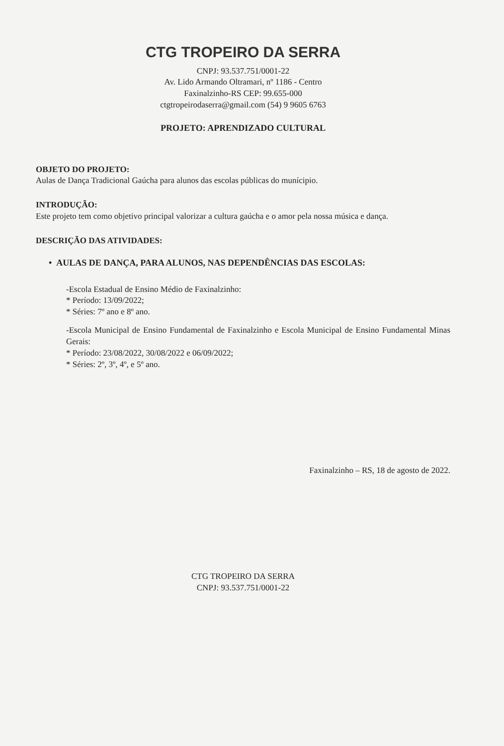CTG TROPEIRO DA SERRA
CNPJ: 93.537.751/0001-22
Av. Lido Armando Oltramari, nº 1186 - Centro
Faxinalzinho-RS CEP: 99.655-000
ctgtropeirodaserra@gmail.com (54) 9 9605 6763
PROJETO: APRENDIZADO CULTURAL
OBJETO DO PROJETO:
Aulas de Dança Tradicional Gaúcha para alunos das escolas públicas do munícipio.
INTRODUÇÃO:
Este projeto tem como objetivo principal valorizar a cultura gaúcha e o amor pela nossa música e dança.
DESCRIÇÃO DAS ATIVIDADES:
• AULAS DE DANÇA, PARA ALUNOS, NAS DEPENDÊNCIAS DAS ESCOLAS:
-Escola Estadual de Ensino Médio de Faxinalzinho:
* Período: 13/09/2022;
* Séries: 7º ano e 8º ano.
-Escola Municipal de Ensino Fundamental de Faxinalzinho e Escola Municipal de Ensino Fundamental Minas Gerais:
* Período: 23/08/2022, 30/08/2022 e 06/09/2022;
* Séries: 2º, 3º, 4º, e 5º ano.
Faxinalzinho – RS, 18 de agosto de 2022.
CTG TROPEIRO DA SERRA
CNPJ: 93.537.751/0001-22